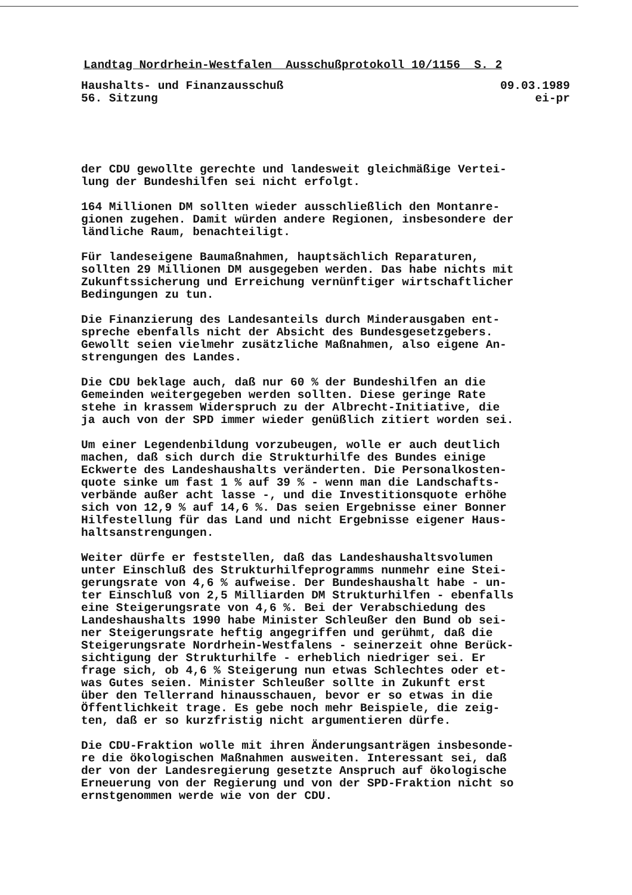Landtag Nordrhein-Westfalen Ausschußprotokoll 10/1156 S. 2
Haushalts- und Finanzausschuß 09.03.1989
56. Sitzung ei-pr
der CDU gewollte gerechte und landesweit gleichmäßige Vertei-
lung der Bundeshilfen sei nicht erfolgt.
164 Millionen DM sollten wieder ausschließlich den Montanre-
gionen zugehen. Damit würden andere Regionen, insbesondere der
ländliche Raum, benachteiligt.
Für landeseigene Baumaßnahmen, hauptsächlich Reparaturen,
sollten 29 Millionen DM ausgegeben werden. Das habe nichts mit
Zukunftssicherung und Erreichung vernünftiger wirtschaftlicher
Bedingungen zu tun.
Die Finanzierung des Landesanteils durch Minderausgaben ent-
spreche ebenfalls nicht der Absicht des Bundesgesetzgebers.
Gewollt seien vielmehr zusätzliche Maßnahmen, also eigene An-
strengungen des Landes.
Die CDU beklage auch, daß nur 60 % der Bundeshilfen an die
Gemeinden weitergegeben werden sollten. Diese geringe Rate
stehe in krassem Widerspruch zu der Albrecht-Initiative, die
ja auch von der SPD immer wieder genüßlich zitiert worden sei.
Um einer Legendenbildung vorzubeugen, wolle er auch deutlich
machen, daß sich durch die Strukturhilfe des Bundes einige
Eckwerte des Landeshaushalts veränderten. Die Personalkosten-
quote sinke um fast 1 % auf 39 % - wenn man die Landschafts-
verbände außer acht lasse -, und die Investitionsquote erhöhe
sich von 12,9 % auf 14,6 %. Das seien Ergebnisse einer Bonner
Hilfestellung für das Land und nicht Ergebnisse eigener Haus-
haltsanstrengungen.
Weiter dürfe er feststellen, daß das Landeshaushaltsvolumen
unter Einschluß des Strukturhilfeprogramms nunmehr eine Stei-
gerungsrate von 4,6 % aufweise. Der Bundeshaushalt habe - un-
ter Einschluß von 2,5 Milliarden DM Strukturhilfen - ebenfalls
eine Steigerungsrate von 4,6 %. Bei der Verabschiedung des
Landeshaushalts 1990 habe Minister Schleußer den Bund ob sei-
ner Steigerungsrate heftig angegriffen und gerühmt, daß die
Steigerungsrate Nordrhein-Westfalens - seinerzeit ohne Berück-
sichtigung der Strukturhilfe - erheblich niedriger sei. Er
frage sich, ob 4,6 % Steigerung nun etwas Schlechtes oder et-
was Gutes seien. Minister Schleußer sollte in Zukunft erst
über den Tellerrand hinausschauen, bevor er so etwas in die
Öffentlichkeit trage. Es gebe noch mehr Beispiele, die zeig-
ten, daß er so kurzfristig nicht argumentieren dürfe.
Die CDU-Fraktion wolle mit ihren Änderungsanträgen insbesonde-
re die ökologischen Maßnahmen ausweiten. Interessant sei, daß
der von der Landesregierung gesetzte Anspruch auf ökologische
Erneuerung von der Regierung und von der SPD-Fraktion nicht so
ernstgenommen werde wie von der CDU.